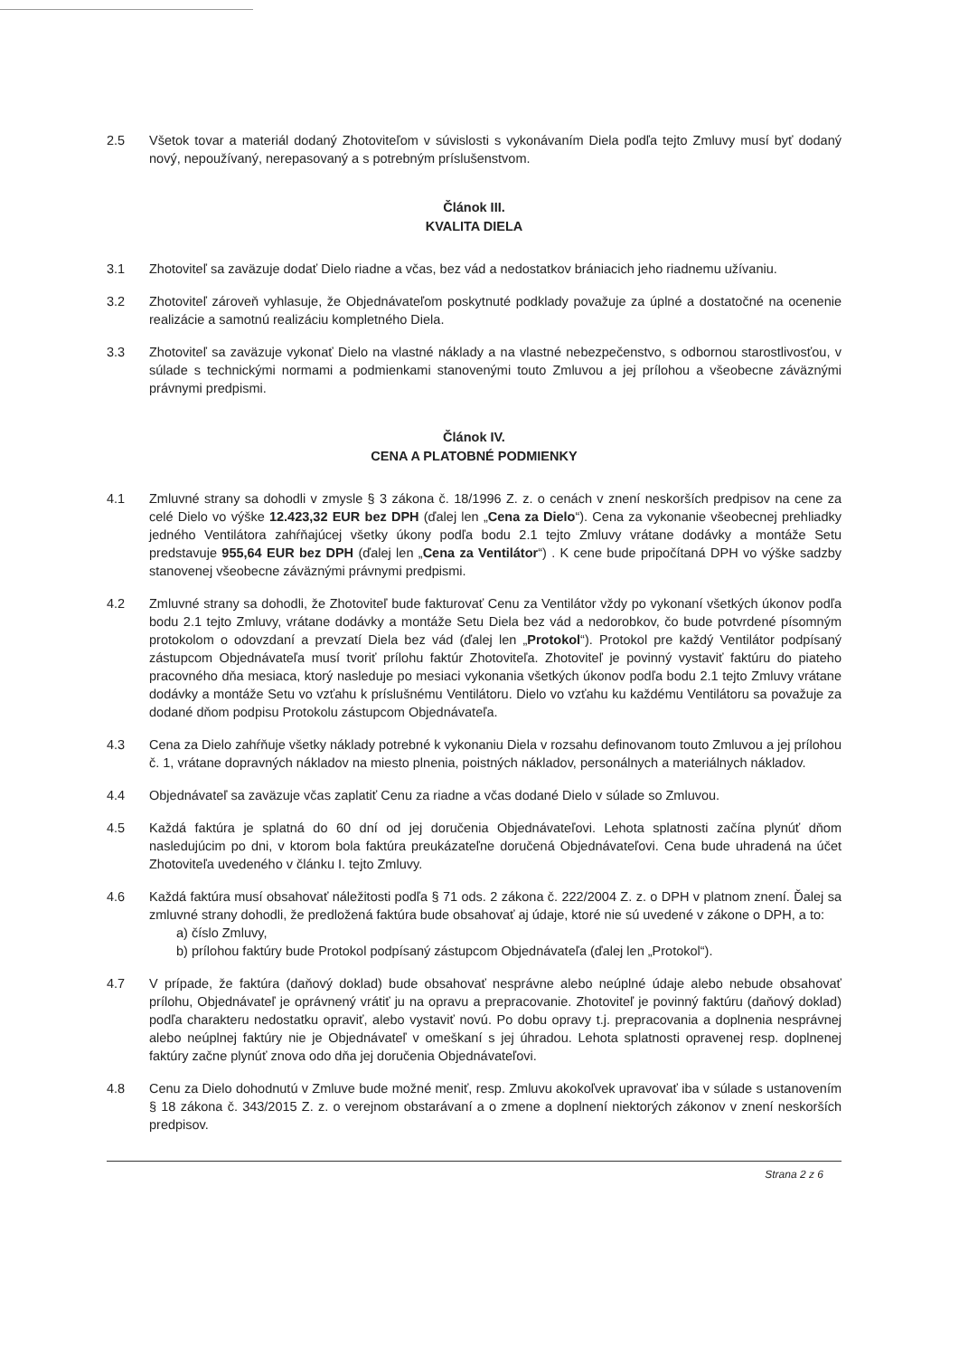2.5 Všetok tovar a materiál dodaný Zhotoviteľom v súvislosti s vykonávaním Diela podľa tejto Zmluvy musí byť dodaný nový, nepoužívaný, nerepasovaný a s potrebným príslušenstvom.
Článok III.
KVALITA DIELA
3.1 Zhotoviteľ sa zaväzuje dodať Dielo riadne a včas, bez vád a nedostatkov brániacich jeho riadnemu užívaniu.
3.2 Zhotoviteľ zároveň vyhlasuje, že Objednávateľom poskytnuté podklady považuje za úplné a dostatočné na ocenenie realizácie a samotnú realizáciu kompletného Diela.
3.3 Zhotoviteľ sa zaväzuje vykonať Dielo na vlastné náklady a na vlastné nebezpečenstvo, s odbornou starostlivosťou, v súlade s technickými normami a podmienkami stanovenými touto Zmluvou a jej prílohou a všeobecne záväznými právnymi predpismi.
Článok IV.
CENA A PLATOBNÉ PODMIENKY
4.1 Zmluvné strany sa dohodli v zmysle § 3 zákona č. 18/1996 Z. z. o cenách v znení neskorších predpisov na cene za celé Dielo vo výške 12.423,32 EUR bez DPH (ďalej len „Cena za Dielo“). Cena za vykonanie všeobecnej prehliadky jedného Ventilátora zahŕňajúcej všetky úkony podľa bodu 2.1 tejto Zmluvy vrátane dodávky a montáže Setu predstavuje 955,64 EUR bez DPH (ďalej len „Cena za Ventilátor“) . K cene bude pripočítaná DPH vo výške sadzby stanovenej všeobecne záväznými právnymi predpismi.
4.2 Zmluvné strany sa dohodli, že Zhotoviteľ bude fakturovať Cenu za Ventilátor vždy po vykonaní všetkých úkonov podľa bodu 2.1 tejto Zmluvy, vrátane dodávky a montáže Setu Diela bez vád a nedorobkov, čo bude potvrdené písomným protokolom o odovzdaní a prevzatí Diela bez vád (ďalej len „Protokol“). Protokol pre každý Ventilátor podpísaný zástupcom Objednávateľa musí tvoriť prílohu faktúr Zhotoviteľa. Zhotoviteľ je povinný vystaviť faktúru do piateho pracovného dňa mesiaca, ktorý nasleduje po mesiaci vykonania všetkých úkonov podľa bodu 2.1 tejto Zmluvy vrátane dodávky a montáže Setu vo vzťahu k príslušnému Ventilátoru. Dielo vo vzťahu ku každému Ventilátoru sa považuje za dodané dňom podpisu Protokolu zástupcom Objednávateľa.
4.3 Cena za Dielo zahŕňuje všetky náklady potrebné k vykonaniu Diela v rozsahu definovanom touto Zmluvou a jej prílohou č. 1, vrátane dopravných nákladov na miesto plnenia, poistných nákladov, personálnych a materiálnych nákladov.
4.4 Objednávateľ sa zaväzuje včas zaplatiť Cenu za riadne a včas dodané Dielo v súlade so Zmluvou.
4.5 Každá faktúra je splatná do 60 dní od jej doručenia Objednávateľovi. Lehota splatnosti začína plynúť dňom nasledujúcim po dni, v ktorom bola faktúra preukázateľne doručená Objednávateľovi. Cena bude uhradená na účet Zhotoviteľa uvedeného v článku I. tejto Zmluvy.
4.6 Každá faktúra musí obsahovať náležitosti podľa § 71 ods. 2 zákona č. 222/2004 Z. z. o DPH v platnom znení. Ďalej sa zmluvné strany dohodli, že predložená faktúra bude obsahovať aj údaje, ktoré nie sú uvedené v zákone o DPH, a to:
a) číslo Zmluvy,
b) prílohou faktúry bude Protokol podpísaný zástupcom Objednávateľa (ďalej len „Protokol“).
4.7 V prípade, že faktúra (daňový doklad) bude obsahovať nesprávne alebo neúplné údaje alebo nebude obsahovať prílohu, Objednávateľ je oprávnený vrátiť ju na opravu a prepracovanie. Zhotoviteľ je povinný faktúru (daňový doklad) podľa charakteru nedostatku opraviť, alebo vystaviť novú. Po dobu opravy t.j. prepracovania a doplnenia nesprávnej alebo neúplnej faktúry nie je Objednávateľ v omeškaní s jej úhradou. Lehota splatnosti opravenej resp. doplnenej faktúry začne plynúť znova odo dňa jej doručenia Objednávateľovi.
4.8 Cenu za Dielo dohodnutú v Zmluve bude možné meniť, resp. Zmluvu akokoľvek upravovať iba v súlade s ustanovením § 18 zákona č. 343/2015 Z. z. o verejnom obstarávaní a o zmene a doplnení niektorých zákonov v znení neskorších predpisov.
Strana 2 z 6